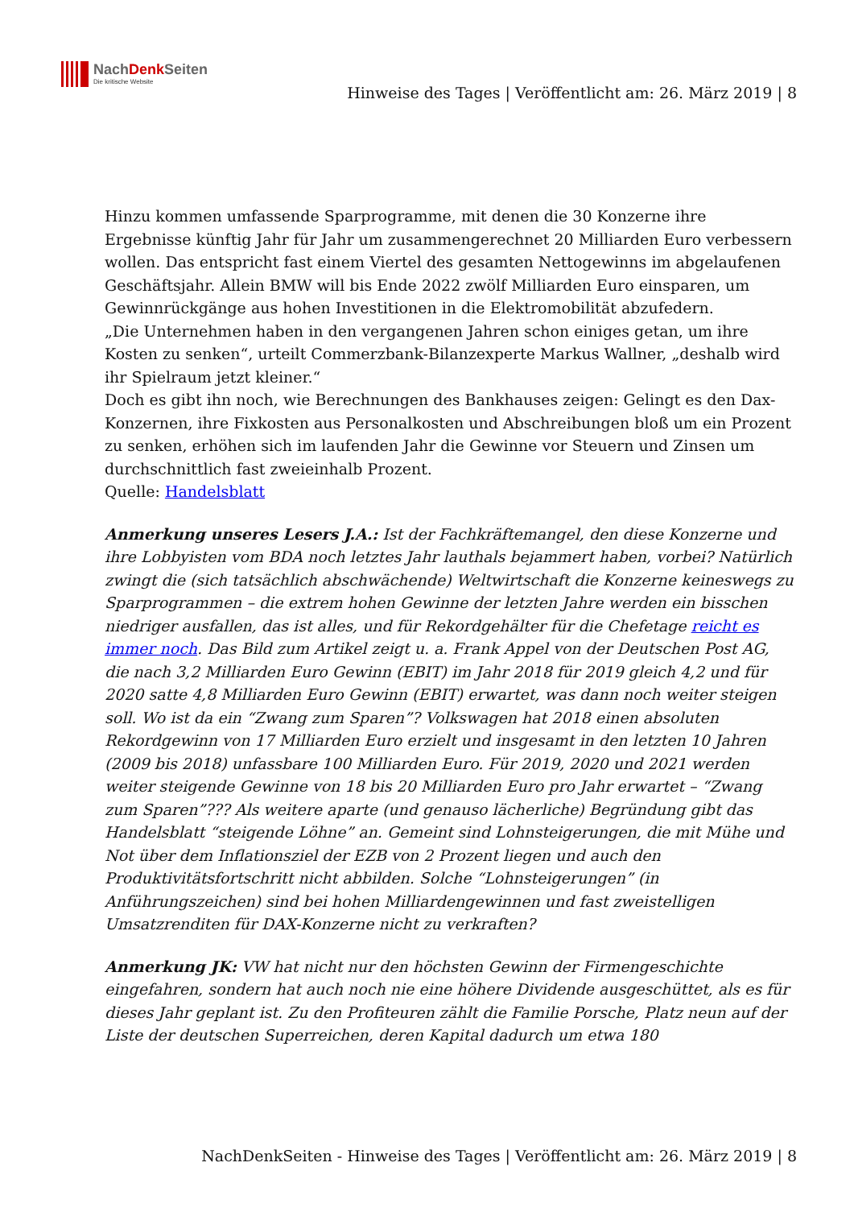NachDenk Seiten
Die kritische Website
Hinweise des Tages | Veröffentlicht am: 26. März 2019 | 8
Hinzu kommen umfassende Sparprogramme, mit denen die 30 Konzerne ihre Ergebnisse künftig Jahr für Jahr um zusammengerechnet 20 Milliarden Euro verbessern wollen. Das entspricht fast einem Viertel des gesamten Nettogewinns im abgelaufenen Geschäftsjahr. Allein BMW will bis Ende 2022 zwölf Milliarden Euro einsparen, um Gewinnrückgänge aus hohen Investitionen in die Elektromobilität abzufedern.
„Die Unternehmen haben in den vergangenen Jahren schon einiges getan, um ihre Kosten zu senken“, urteilt Commerzbank-Bilanzexperte Markus Wallner, „deshalb wird ihr Spielraum jetzt kleiner.“
Doch es gibt ihn noch, wie Berechnungen des Bankhauses zeigen: Gelingt es den Dax-Konzernen, ihre Fixkosten aus Personalkosten und Abschreibungen bloß um ein Prozent zu senken, erhöhen sich im laufenden Jahr die Gewinne vor Steuern und Zinsen um durchschnittlich fast zweieinhalb Prozent.
Quelle: Handelsblatt
Anmerkung unseres Lesers J.A.: Ist der Fachkräftemangel, den diese Konzerne und ihre Lobbyisten vom BDA noch letztes Jahr lauthals bejammert haben, vorbei? Natürlich zwingt die (sich tatsächlich abschwächende) Weltwirtschaft die Konzerne keineswegs zu Sparprogrammen – die extrem hohen Gewinne der letzten Jahre werden ein bisschen niedriger ausfallen, das ist alles, und für Rekordgehälter für die Chefetage reicht es immer noch. Das Bild zum Artikel zeigt u. a. Frank Appel von der Deutschen Post AG, die nach 3,2 Milliarden Euro Gewinn (EBIT) im Jahr 2018 für 2019 gleich 4,2 und für 2020 satte 4,8 Milliarden Euro Gewinn (EBIT) erwartet, was dann noch weiter steigen soll. Wo ist da ein “Zwang zum Sparen”? Volkswagen hat 2018 einen absoluten Rekordgewinn von 17 Milliarden Euro erzielt und insgesamt in den letzten 10 Jahren (2009 bis 2018) unfassbare 100 Milliarden Euro. Für 2019, 2020 und 2021 werden weiter steigende Gewinne von 18 bis 20 Milliarden Euro pro Jahr erwartet – “Zwang zum Sparen”??? Als weitere aparte (und genauso lächerliche) Begründung gibt das Handelsblatt “steigende Löhne” an. Gemeint sind Lohnsteigerungen, die mit Mühe und Not über dem Inflationsziel der EZB von 2 Prozent liegen und auch den Produktivitätsfortschritt nicht abbilden. Solche “Lohnsteigerungen” (in Anführungszeichen) sind bei hohen Milliardengewinnen und fast zweistelligen Umsatzrenditen für DAX-Konzerne nicht zu verkraften?
Anmerkung JK: VW hat nicht nur den höchsten Gewinn der Firmengeschichte eingefahren, sondern hat auch noch nie eine höhere Dividende ausgeschüttet, als es für dieses Jahr geplant ist. Zu den Profiteuren zählt die Familie Porsche, Platz neun auf der Liste der deutschen Superreichen, deren Kapital dadurch um etwa 180
NachDenkSeiten - Hinweise des Tages | Veröffentlicht am: 26. März 2019 | 8